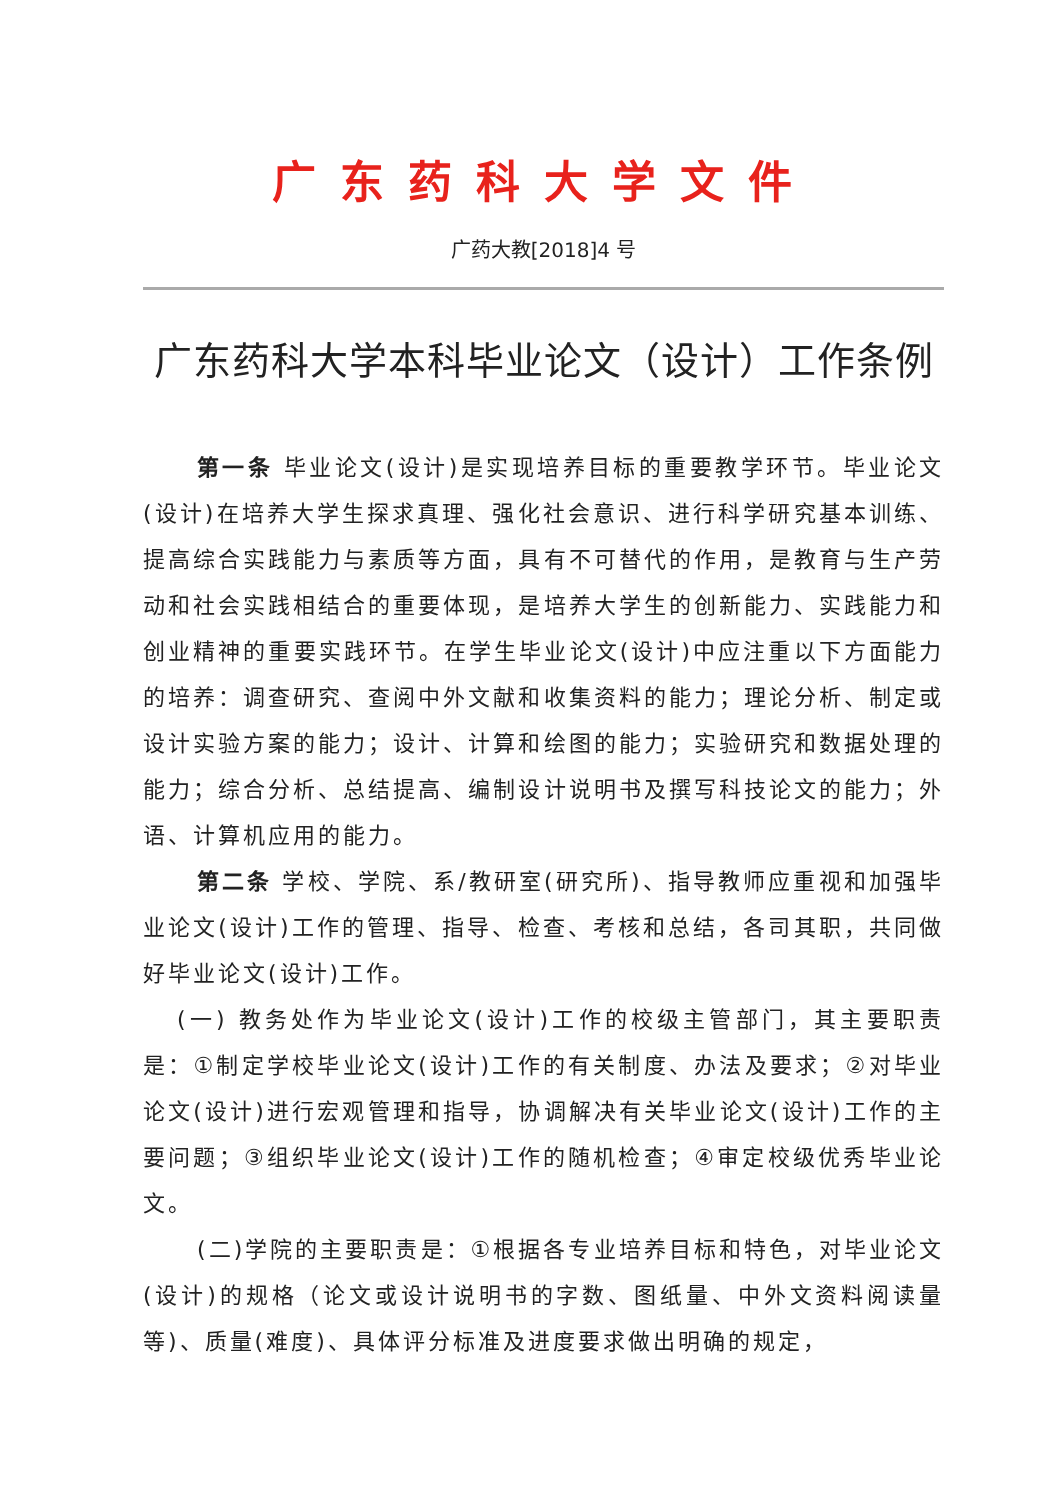广东药科大学文件
广药大教[2018]4 号
广东药科大学本科毕业论文（设计）工作条例
第一条 毕业论文(设计)是实现培养目标的重要教学环节。毕业论文(设计)在培养大学生探求真理、强化社会意识、进行科学研究基本训练、提高综合实践能力与素质等方面，具有不可替代的作用，是教育与生产劳动和社会实践相结合的重要体现，是培养大学生的创新能力、实践能力和创业精神的重要实践环节。在学生毕业论文(设计)中应注重以下方面能力的培养：调查研究、查阅中外文献和收集资料的能力；理论分析、制定或设计实验方案的能力；设计、计算和绘图的能力；实验研究和数据处理的能力；综合分析、总结提高、编制设计说明书及撰写科技论文的能力；外语、计算机应用的能力。
第二条 学校、学院、系/教研室(研究所)、指导教师应重视和加强毕业论文(设计)工作的管理、指导、检查、考核和总结，各司其职，共同做好毕业论文(设计)工作。
(一) 教务处作为毕业论文(设计)工作的校级主管部门，其主要职责是：①制定学校毕业论文(设计)工作的有关制度、办法及要求；②对毕业论文(设计)进行宏观管理和指导，协调解决有关毕业论文(设计)工作的主要问题；③组织毕业论文(设计)工作的随机检查；④审定校级优秀毕业论文。
(二)学院的主要职责是：①根据各专业培养目标和特色，对毕业论文(设计)的规格（论文或设计说明书的字数、图纸量、中外文资料阅读量等)、质量(难度)、具体评分标准及进度要求做出明确的规定，